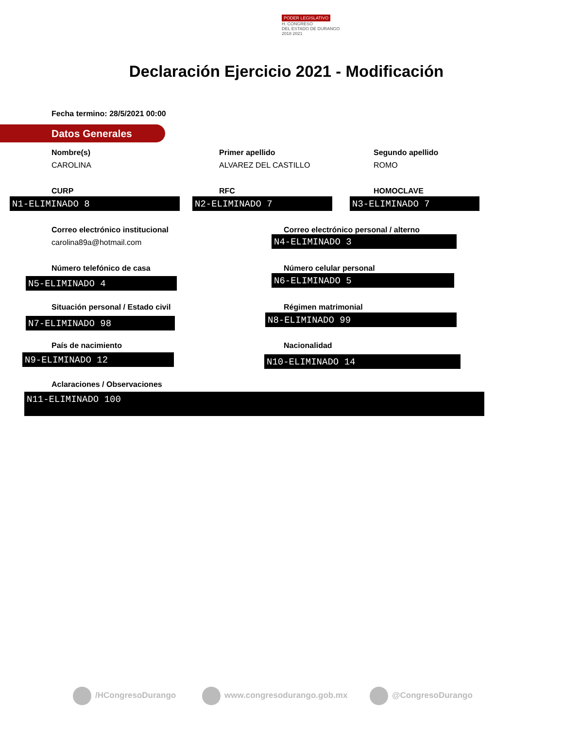PODER LEGISLATIVO
H. CONGRESO
DEL ESTADO DE DURANGO
2018 2021
Declaración Ejercicio 2021 - Modificación
Fecha termino: 28/5/2021 00:00
Datos Generales
Nombre(s)
CAROLINA
Primer apellido
ALVAREZ DEL CASTILLO
Segundo apellido
ROMO
CURP
N1-ELIMINADO 8
RFC
N2-ELIMINADO 7
HOMOCLAVE
N3-ELIMINADO 7
Correo electrónico institucional
carolina89a@hotmail.com
Correo electrónico personal / alterno
N4-ELIMINADO 3
Número telefónico de casa
N5-ELIMINADO 4
Número celular personal
N6-ELIMINADO 5
Situación personal / Estado civil
N7-ELIMINADO 98
Régimen matrimonial
N8-ELIMINADO 99
País de nacimiento
N9-ELIMINADO 12
Nacionalidad
N10-ELIMINADO 14
Aclaraciones / Observaciones
N11-ELIMINADO 100
/HCongresoDurango www.congresodurango.gob.mx @CongresoDurango